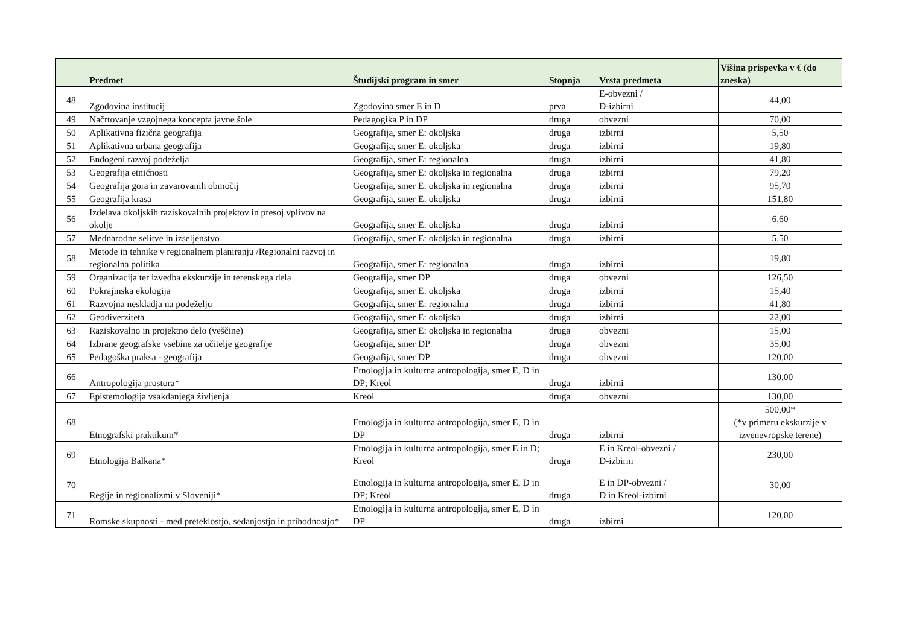| | Predmet | Študijski program in smer | Stopnja | Vrsta predmeta | Višina prispevka v € (do zneska) |
| --- | --- | --- | --- | --- | --- |
| 48 | Zgodovina institucij | Zgodovina smer E in D | prva | E-obvezni / D-izbirni | 44,00 |
| 49 | Načrtovanje vzgojnega koncepta javne šole | Pedagogika P in DP | druga | obvezni | 70,00 |
| 50 | Aplikativna fizična geografija | Geografija, smer E: okoljska | druga | izbirni | 5,50 |
| 51 | Aplikativna urbana geografija | Geografija, smer E: okoljska | druga | izbirni | 19,80 |
| 52 | Endogeni razvoj podeželja | Geografija, smer E: regionalna | druga | izbirni | 41,80 |
| 53 | Geografija etničnosti | Geografija, smer E: okoljska in regionalna | druga | izbirni | 79,20 |
| 54 | Geografija gora in zavarovanih območij | Geografija, smer E: okoljska in regionalna | druga | izbirni | 95,70 |
| 55 | Geografija krasa | Geografija, smer E: okoljska | druga | izbirni | 151,80 |
| 56 | Izdelava okoljskih raziskovalnih projektov in presoj vplivov na okolje | Geografija, smer E: okoljska | druga | izbirni | 6,60 |
| 57 | Mednarodne selitve in izseljenstvo | Geografija, smer E: okoljska in regionalna | druga | izbirni | 5,50 |
| 58 | Metode in tehnike v regionalnem planiranju /Regionalni razvoj in regionalna politika | Geografija, smer E: regionalna | druga | izbirni | 19,80 |
| 59 | Organizacija ter izvedba ekskurzije in terenskega dela | Geografija, smer DP | druga | obvezni | 126,50 |
| 60 | Pokrajinska ekologija | Geografija, smer E: okoljska | druga | izbirni | 15,40 |
| 61 | Razvojna neskladja na podeželju | Geografija, smer E: regionalna | druga | izbirni | 41,80 |
| 62 | Geodiverziteta | Geografija, smer E: okoljska | druga | izbirni | 22,00 |
| 63 | Raziskovalno in projektno delo (veščine) | Geografija, smer E: okoljska in regionalna | druga | obvezni | 15,00 |
| 64 | Izbrane geografske vsebine za učitelje geografije | Geografija, smer DP | druga | obvezni | 35,00 |
| 65 | Pedagoška praksa - geografija | Geografija, smer DP | druga | obvezni | 120,00 |
| 66 | Antropologija prostora* | Etnologija in kulturna antropologija, smer E, D in DP; Kreol | druga | izbirni | 130,00 |
| 67 | Epistemologija vsakdanjega življenja | Kreol | druga | obvezni | 130,00 |
| 68 | Etnografski praktikum* | Etnologija in kulturna antropologija, smer E, D in DP | druga | izbirni | 500,00* (*v primeru ekskurzije v izvenevropske terene) |
| 69 | Etnologija Balkana* | Etnologija in kulturna antropologija, smer E in D; Kreol | druga | E in Kreol-obvezni / D-izbirni | 230,00 |
| 70 | Regije in regionalizmi v Sloveniji* | Etnologija in kulturna antropologija, smer E, D in DP; Kreol | druga | E in DP-obvezni / D in Kreol-izbirni | 30,00 |
| 71 | Romske skupnosti - med preteklostjo, sedanjostjo in prihodnostjo* | Etnologija in kulturna antropologija, smer E, D in DP | druga | izbirni | 120,00 |